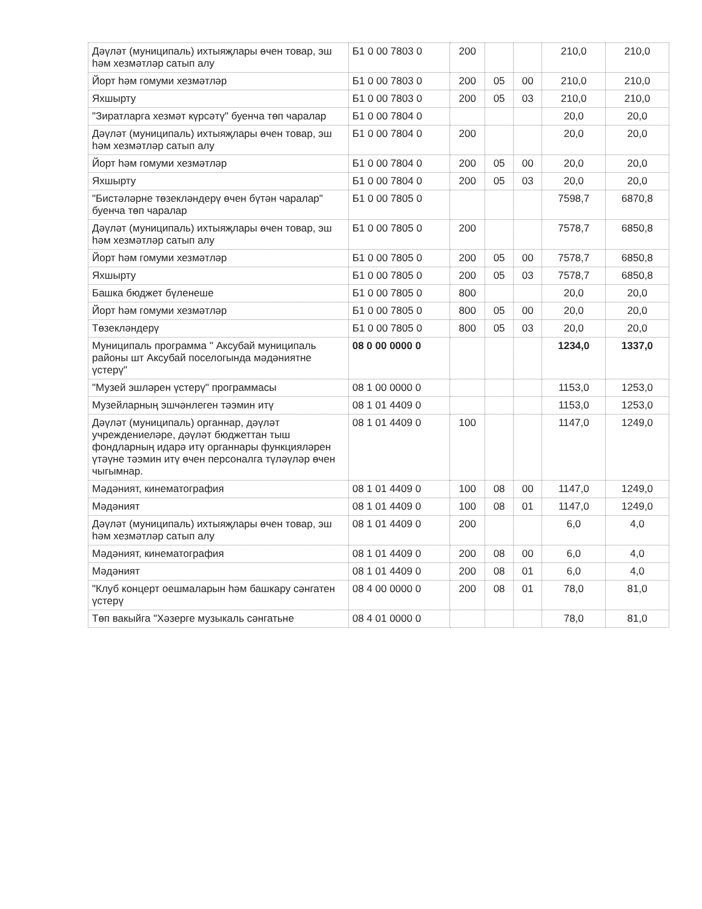| Дәүләт (муниципаль) ихтыяҗлары өчен товар, эш һәм хезмәтләр сатып алу | Б1 0 00 7803 0 | 200 | | | 210,0 | 210,0 |
| Йорт һәм гомуми хезмәтләр | Б1 0 00 7803 0 | 200 | 05 | 00 | 210,0 | 210,0 |
| Яхшырту | Б1 0 00 7803 0 | 200 | 05 | 03 | 210,0 | 210,0 |
| "Зиратларга хезмәт күрсәтү" буенча төп чаралар | Б1 0 00 7804 0 | | | | 20,0 | 20,0 |
| Дәүләт (муниципаль) ихтыяҗлары өчен товар, эш һәм хезмәтләр сатып алу | Б1 0 00 7804 0 | 200 | | | 20,0 | 20,0 |
| Йорт һәм гомуми хезмәтләр | Б1 0 00 7804 0 | 200 | 05 | 00 | 20,0 | 20,0 |
| Яхшырту | Б1 0 00 7804 0 | 200 | 05 | 03 | 20,0 | 20,0 |
| "Бистәләрне төзекләндерү өчен бүтән чаралар" буенча төп чаралар | Б1 0 00 7805 0 | | | | 7598,7 | 6870,8 |
| Дәүләт (муниципаль) ихтыяҗлары өчен товар, эш һәм хезмәтләр сатып алу | Б1 0 00 7805 0 | 200 | | | 7578,7 | 6850,8 |
| Йорт һәм гомуми хезмәтләр | Б1 0 00 7805 0 | 200 | 05 | 00 | 7578,7 | 6850,8 |
| Яхшырту | Б1 0 00 7805 0 | 200 | 05 | 03 | 7578,7 | 6850,8 |
| Башка бюджет бүленеше | Б1 0 00 7805 0 | 800 | | | 20,0 | 20,0 |
| Йорт һәм гомуми хезмәтләр | Б1 0 00 7805 0 | 800 | 05 | 00 | 20,0 | 20,0 |
| Төзекләндерү | Б1 0 00 7805 0 | 800 | 05 | 03 | 20,0 | 20,0 |
| Муниципаль программа " Аксубай муниципаль районы шт Аксубай поселогында мәдәниятне үстерү" | 08 0 00 0000 0 | | | | 1234,0 | 1337,0 |
| "Музей эшләрен үстерү" программасы | 08 1 00 0000 0 | | | | 1153,0 | 1253,0 |
| Музейларның эшчәнлеген тәэмин итү | 08 1 01 4409 0 | | | | 1153,0 | 1253,0 |
| Дәүләт (муниципаль) органнар, дәүләт учреждениеләре, дәүләт бюджеттан тыш фондларның идарә итү органнары функцияләрен үтәүне тәэмин итү өчен персоналга түләүләр өчен чыгымнар. | 08 1 01 4409 0 | 100 | | | 1147,0 | 1249,0 |
| Мәдәният, кинематография | 08 1 01 4409 0 | 100 | 08 | 00 | 1147,0 | 1249,0 |
| Мәдәният | 08 1 01 4409 0 | 100 | 08 | 01 | 1147,0 | 1249,0 |
| Дәүләт (муниципаль) ихтыяҗлары өчен товар, эш һәм хезмәтләр сатып алу | 08 1 01 4409 0 | 200 | | | 6,0 | 4,0 |
| Мәдәният, кинематография | 08 1 01 4409 0 | 200 | 08 | 00 | 6,0 | 4,0 |
| Мәдәният | 08 1 01 4409 0 | 200 | 08 | 01 | 6,0 | 4,0 |
| "Клуб концерт оешмаларын һәм башкару сәнгатен үстерү | 08 4 00 0000 0 | 200 | 08 | 01 | 78,0 | 81,0 |
| Төп вакыйга "Хәзерге музыкаль сәнгатьне | 08 4 01 0000 0 | | | | 78,0 | 81,0 |